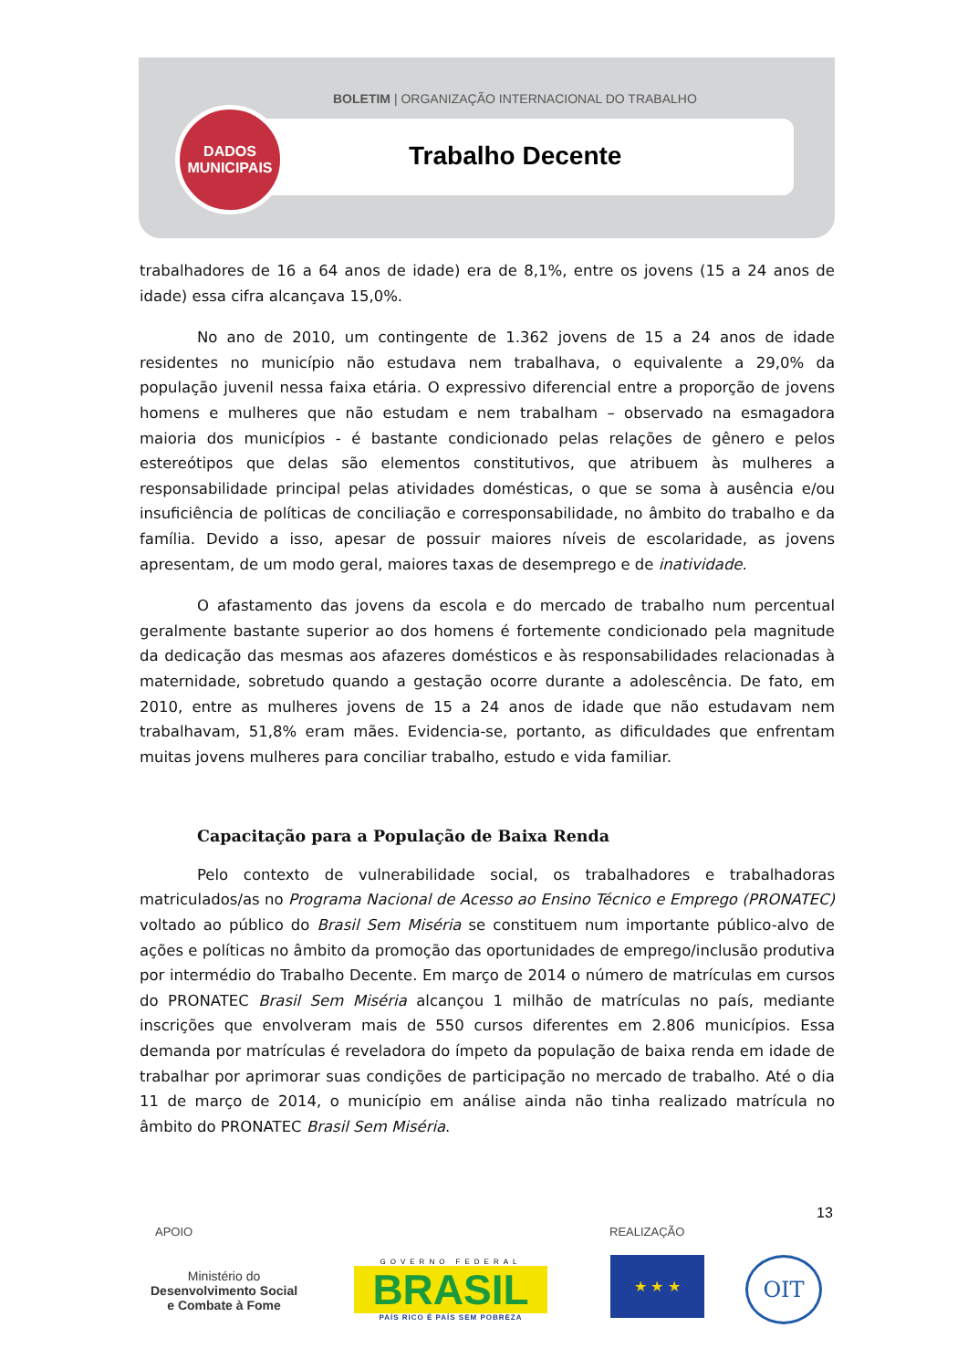BOLETIM | ORGANIZAÇÃO INTERNACIONAL DO TRABALHO
DADOS
MUNICIPAIS
Trabalho Decente
trabalhadores de 16 a 64 anos de idade) era de 8,1%, entre os jovens (15 a 24 anos de idade) essa cifra alcançava 15,0%.
No ano de 2010, um contingente de 1.362 jovens de 15 a 24 anos de idade residentes no município não estudava nem trabalhava, o equivalente a 29,0% da população juvenil nessa faixa etária. O expressivo diferencial entre a proporção de jovens homens e mulheres que não estudam e nem trabalham – observado na esmagadora maioria dos municípios - é bastante condicionado pelas relações de gênero e pelos estereótipos que delas são elementos constitutivos, que atribuem às mulheres a responsabilidade principal pelas atividades domésticas, o que se soma à ausência e/ou insuficiência de políticas de conciliação e corresponsabilidade, no âmbito do trabalho e da família. Devido a isso, apesar de possuir maiores níveis de escolaridade, as jovens apresentam, de um modo geral, maiores taxas de desemprego e de inatividade.
O afastamento das jovens da escola e do mercado de trabalho num percentual geralmente bastante superior ao dos homens é fortemente condicionado pela magnitude da dedicação das mesmas aos afazeres domésticos e às responsabilidades relacionadas à maternidade, sobretudo quando a gestação ocorre durante a adolescência. De fato, em 2010, entre as mulheres jovens de 15 a 24 anos de idade que não estudavam nem trabalhavam, 51,8% eram mães. Evidencia-se, portanto, as dificuldades que enfrentam muitas jovens mulheres para conciliar trabalho, estudo e vida familiar.
Capacitação para a População de Baixa Renda
Pelo contexto de vulnerabilidade social, os trabalhadores e trabalhadoras matriculados/as no Programa Nacional de Acesso ao Ensino Técnico e Emprego (PRONATEC) voltado ao público do Brasil Sem Miséria se constituem num importante público-alvo de ações e políticas no âmbito da promoção das oportunidades de emprego/inclusão produtiva por intermédio do Trabalho Decente. Em março de 2014 o número de matrículas em cursos do PRONATEC Brasil Sem Miséria alcançou 1 milhão de matrículas no país, mediante inscrições que envolveram mais de 550 cursos diferentes em 2.806 municípios. Essa demanda por matrículas é reveladora do ímpeto da população de baixa renda em idade de trabalhar por aprimorar suas condições de participação no mercado de trabalho. Até o dia 11 de março de 2014, o município em análise ainda não tinha realizado matrícula no âmbito do PRONATEC Brasil Sem Miséria.
13
APOIO REALIZAÇÃO
Ministério do
Desenvolvimento Social
e Combate à Fome
GOVERNO FEDERAL
BRASIL
PAÍS RICO É PAÍS SEM POBREZA
★ ★ ★ OIT